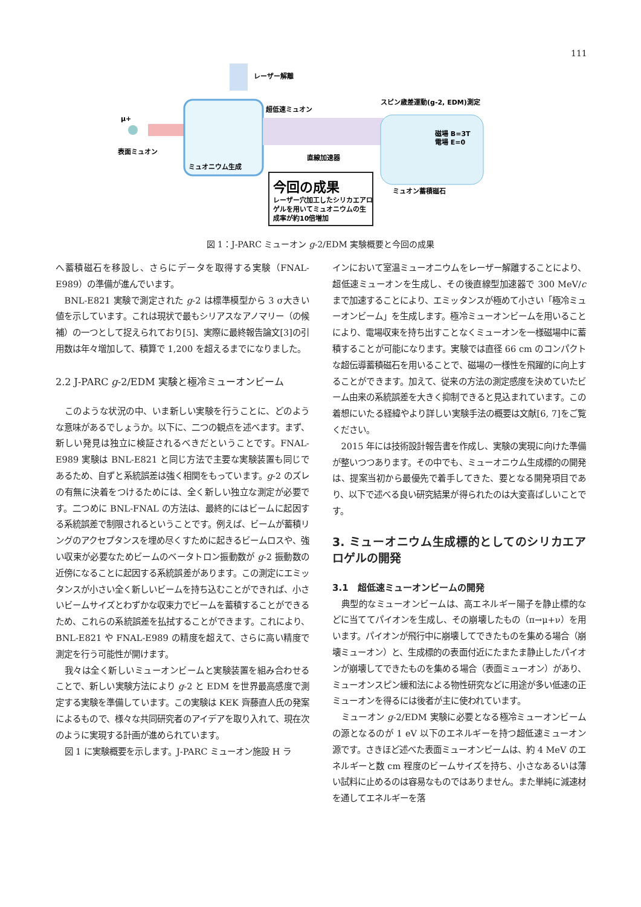111
レーザー解離
μ+
表面ミュオン
ミュオニウム生成
超低速ミュオン
直線加速器
スピン歳差運動(g-2, EDM)測定
磁場 B=3T
電場 E=0
ミュオン蓄積磁石
今回の成果
レーザー穴加工したシリカエアロ
ゲルを用いてミュオニウムの生
成率が約10倍増加
図 1：J-PARC ミューオン g-2/EDM 実験概要と今回の成果
へ蓄積磁石を移設し、さらにデータを取得する実験（FNAL-E989）の準備が進んでいます。
BNL-E821 実験で測定された g-2 は標準模型から 3 σ大きい値を示しています。これは現状で最もシリアスなアノマリー（の候補）の一つとして捉えられており[5]、実際に最終報告論文[3]の引用数は年々増加して、積算で 1,200 を超えるまでになりました。
2.2 J-PARC g-2/EDM 実験と極冷ミューオンビーム
このような状況の中、いま新しい実験を行うことに、どのような意味があるでしょうか。以下に、二つの観点を述べます。まず、新しい発見は独立に検証されるべきだということです。FNAL-E989 実験は BNL-E821 と同じ方法で主要な実験装置も同じであるため、自ずと系統誤差は強く相関をもっています。g-2 のズレの有無に決着をつけるためには、全く新しい独立な測定が必要です。二つめに BNL-FNAL の方法は、最終的にはビームに起因する系統誤差で制限されるということです。例えば、ビームが蓄積リングのアクセプタンスを埋め尽くすために起きるビームロスや、強い収束が必要なためビームのベータトロン振動数が g-2 振動数の近傍になることに起因する系統誤差があります。この測定にエミッタンスが小さい全く新しいビームを持ち込むことができれば、小さいビームサイズとわずかな収束力でビームを蓄積することができるため、これらの系統誤差を払拭することができます。これにより、BNL-E821 や FNAL-E989 の精度を超えて、さらに高い精度で測定を行う可能性が開けます。
我々は全く新しいミューオンビームと実験装置を組み合わせることで、新しい実験方法により g-2 と EDM を世界最高感度で測定する実験を準備しています。この実験は KEK 齊藤直人氏の発案によるもので、様々な共同研究者のアイデアを取り入れて、現在次のように実現する計画が進められています。
図 1 に実験概要を示します。J-PARC ミューオン施設 H ラ
インにおいて室温ミューオニウムをレーザー解離することにより、超低速ミューオンを生成し、その後直線型加速器で 300 MeV/c まで加速することにより、エミッタンスが極めて小さい「極冷ミューオンビーム」を生成します。極冷ミューオンビームを用いることにより、電場収束を持ち出すことなくミューオンを一様磁場中に蓄積することが可能になります。実験では直径 66 cm のコンパクトな超伝導蓄積磁石を用いることで、磁場の一様性を飛躍的に向上することができます。加えて、従来の方法の測定感度を決めていたビーム由来の系統誤差を大きく抑制できると見込まれています。この着想にいたる経緯やより詳しい実験手法の概要は文献[6, 7]をご覧ください。
2015 年には技術設計報告書を作成し、実験の実現に向けた準備が整いつつあります。その中でも、ミューオニウム生成標的の開発は、提案当初から最優先で着手してきた、要となる開発項目であり、以下で述べる良い研究結果が得られたのは大変喜ばしいことです。
3. ミューオニウム生成標的としてのシリカエアロゲルの開発
3.1　超低速ミューオンビームの開発
典型的なミューオンビームは、高エネルギー陽子を静止標的などに当ててパイオンを生成し、その崩壊したもの（π→μ+ν）を用います。パイオンが飛行中に崩壊してできたものを集める場合（崩壊ミューオン）と、生成標的の表面付近にたまたま静止したパイオンが崩壊してできたものを集める場合（表面ミューオン）があり、ミューオンスピン緩和法による物性研究などに用途が多い低速の正ミューオンを得るには後者が主に使われています。
ミューオン g-2/EDM 実験に必要となる極冷ミューオンビームの源となるのが 1 eV 以下のエネルギーを持つ超低速ミューオン源です。さきほど述べた表面ミューオンビームは、約 4 MeV のエネルギーと数 cm 程度のビームサイズを持ち、小さなあるいは薄い試料に止めるのは容易なものではありません。また単純に減速材を通してエネルギーを落